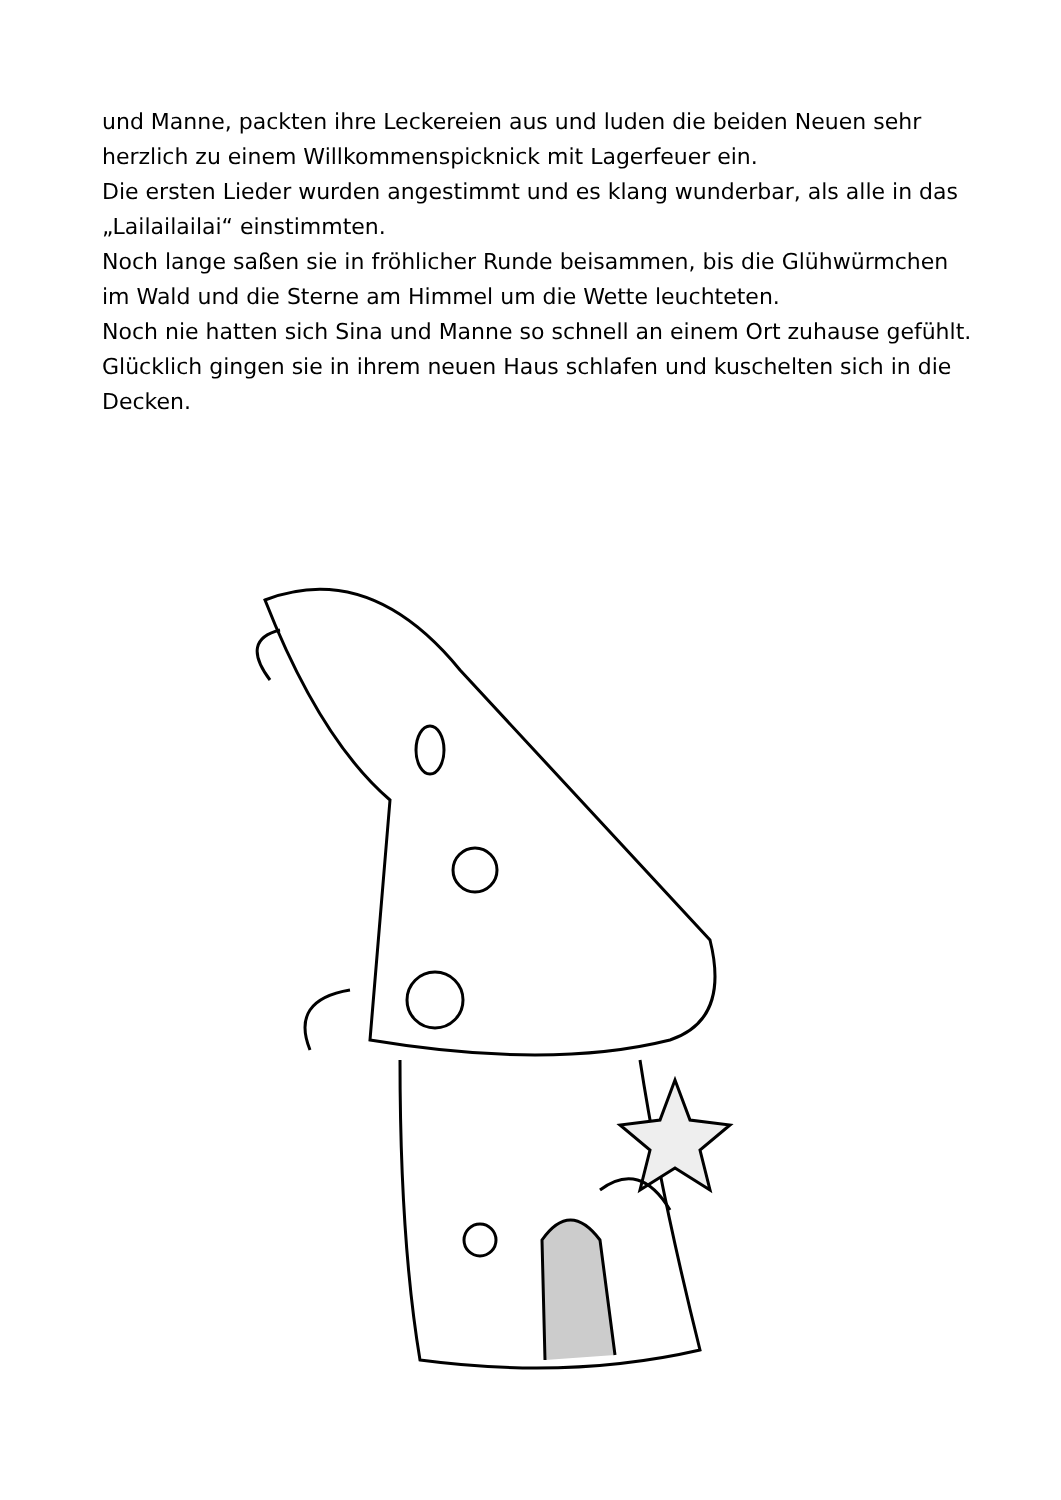und Manne, packten ihre Leckereien aus und luden die beiden Neuen sehr herzlich zu einem Willkommenspicknick mit Lagerfeuer ein.
Die ersten Lieder wurden angestimmt und es klang wunderbar, als alle in das „Lailailailai“ einstimmten.
Noch lange saßen sie in fröhlicher Runde beisammen, bis die Glühwürmchen im Wald und die Sterne am Himmel um die Wette leuchteten.
Noch nie hatten sich Sina und Manne so schnell an einem Ort zuhause gefühlt. Glücklich gingen sie in ihrem neuen Haus schlafen und kuschelten sich in die Decken.